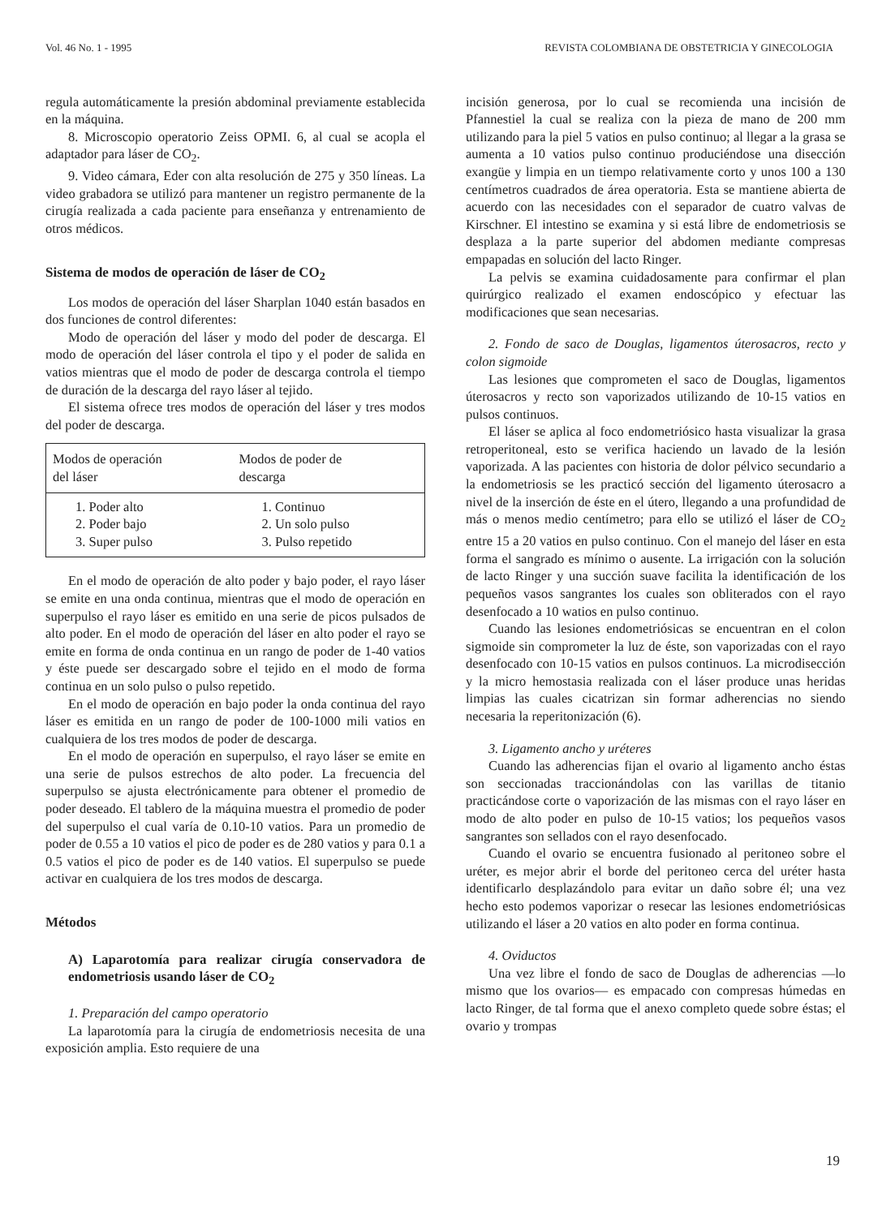Vol. 46 No. 1 - 1995 REVISTA COLOMBIANA DE OBSTETRICIA Y GINECOLOGIA
regula automáticamente la presión abdominal previamente establecida en la máquina.
8. Microscopio operatorio Zeiss OPMI. 6, al cual se acopla el adaptador para láser de CO<sub>2</sub>.
9. Video cámara, Eder con alta resolución de 275 y 350 líneas. La video grabadora se utilizó para mantener un registro permanente de la cirugía realizada a cada paciente para enseñanza y entrenamiento de otros médicos.
Sistema de modos de operación de láser de CO<sub>2</sub>
Los modos de operación del láser Sharplan 1040 están basados en dos funciones de control diferentes:
Modo de operación del láser y modo del poder de descarga. El modo de operación del láser controla el tipo y el poder de salida en vatios mientras que el modo de poder de descarga controla el tiempo de duración de la descarga del rayo láser al tejido.
El sistema ofrece tres modos de operación del láser y tres modos del poder de descarga.
| Modos de operación del láser | Modos de poder de descarga |
| --- | --- |
| 1. Poder alto | 1. Continuo |
| 2. Poder bajo | 2. Un solo pulso |
| 3. Super pulso | 3. Pulso repetido |
En el modo de operación de alto poder y bajo poder, el rayo láser se emite en una onda continua, mientras que el modo de operación en superpulso el rayo láser es emitido en una serie de picos pulsados de alto poder. En el modo de operación del láser en alto poder el rayo se emite en forma de onda continua en un rango de poder de 1-40 vatios y éste puede ser descargado sobre el tejido en el modo de forma continua en un solo pulso o pulso repetido.
En el modo de operación en bajo poder la onda continua del rayo láser es emitida en un rango de poder de 100-1000 mili vatios en cualquiera de los tres modos de poder de descarga.
En el modo de operación en superpulso, el rayo láser se emite en una serie de pulsos estrechos de alto poder. La frecuencia del superpulso se ajusta electrónicamente para obtener el promedio de poder deseado. El tablero de la máquina muestra el promedio de poder del superpulso el cual varía de 0.10-10 vatios. Para un promedio de poder de 0.55 a 10 vatios el pico de poder es de 280 vatios y para 0.1 a 0.5 vatios el pico de poder es de 140 vatios. El superpulso se puede activar en cualquiera de los tres modos de descarga.
Métodos
A) Laparotomía para realizar cirugía conservadora de endometriosis usando láser de CO<sub>2</sub>
1. Preparación del campo operatorio
La laparotomía para la cirugía de endometriosis necesita de una exposición amplia. Esto requiere de una
incisión generosa, por lo cual se recomienda una incisión de Pfannestiel la cual se realiza con la pieza de mano de 200 mm utilizando para la piel 5 vatios en pulso continuo; al llegar a la grasa se aumenta a 10 vatios pulso continuo produciéndose una disección exangüe y limpia en un tiempo relativamente corto y unos 100 a 130 centímetros cuadrados de área operatoria. Esta se mantiene abierta de acuerdo con las necesidades con el separador de cuatro valvas de Kirschner. El intestino se examina y si está libre de endometriosis se desplaza a la parte superior del abdomen mediante compresas empapadas en solución del lacto Ringer.
La pelvis se examina cuidadosamente para confirmar el plan quirúrgico realizado el examen endoscópico y efectuar las modificaciones que sean necesarias.
2. Fondo de saco de Douglas, ligamentos úterosacros, recto y colon sigmoide
Las lesiones que comprometen el saco de Douglas, ligamentos úterosacros y recto son vaporizados utilizando de 10-15 vatios en pulsos continuos.
El láser se aplica al foco endometriósico hasta visualizar la grasa retroperitoneal, esto se verifica haciendo un lavado de la lesión vaporizada. A las pacientes con historia de dolor pélvico secundario a la endometriosis se les practicó sección del ligamento úterosacro a nivel de la inserción de éste en el útero, llegando a una profundidad de más o menos medio centímetro; para ello se utilizó el láser de CO<sub>2</sub> entre 15 a 20 vatios en pulso continuo. Con el manejo del láser en esta forma el sangrado es mínimo o ausente. La irrigación con la solución de lacto Ringer y una succión suave facilita la identificación de los pequeños vasos sangrantes los cuales son obliterados con el rayo desenfocado a 10 watios en pulso continuo.
Cuando las lesiones endometriósicas se encuentran en el colon sigmoide sin comprometer la luz de éste, son vaporizadas con el rayo desenfocado con 10-15 vatios en pulsos continuos. La microdisección y la micro hemostasia realizada con el láser produce unas heridas limpias las cuales cicatrizan sin formar adherencias no siendo necesaria la reperitonización (6).
3. Ligamento ancho y uréteres
Cuando las adherencias fijan el ovario al ligamento ancho éstas son seccionadas traccionándolas con las varillas de titanio practicándose corte o vaporización de las mismas con el rayo láser en modo de alto poder en pulso de 10-15 vatios; los pequeños vasos sangrantes son sellados con el rayo desenfocado.
Cuando el ovario se encuentra fusionado al peritoneo sobre el uréter, es mejor abrir el borde del peritoneo cerca del uréter hasta identificarlo desplazándolo para evitar un daño sobre él; una vez hecho esto podemos vaporizar o resecar las lesiones endometriósicas utilizando el láser a 20 vatios en alto poder en forma continua.
4. Oviductos
Una vez libre el fondo de saco de Douglas de adherencias —lo mismo que los ovarios— es empacado con compresas húmedas en lacto Ringer, de tal forma que el anexo completo quede sobre éstas; el ovario y trompas
19